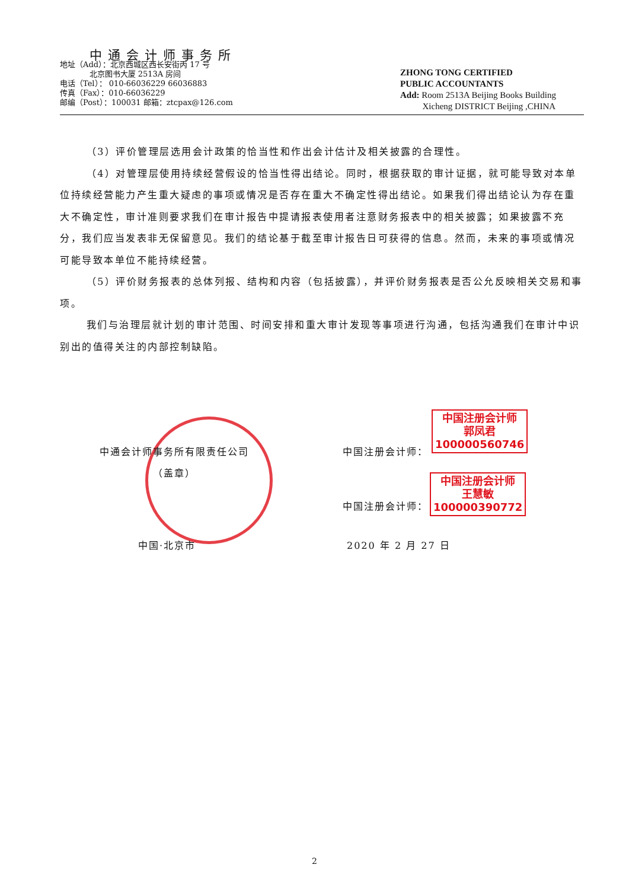中通会计师事务所
地址（Add）：北京西城区西长安街丙 17 号
北京图书大厦 2513A 房间
电话（Tel）： 010-66036229 66036883
传真（Fax）：010-66036229
邮编（Post）：100031 邮箱：ztcpax@126.com
ZHONG TONG CERTIFIED
PUBLIC ACCOUNTANTS
Add: Room 2513A Beijing Books Building
Xicheng DISTRICT Beijing ,CHINA
（3）评价管理层选用会计政策的恰当性和作出会计估计及相关披露的合理性。
（4）对管理层使用持续经营假设的恰当性得出结论。同时，根据获取的审计证据，就可能导致对本单位持续经营能力产生重大疑虑的事项或情况是否存在重大不确定性得出结论。如果我们得出结论认为存在重大不确定性，审计准则要求我们在审计报告中提请报表使用者注意财务报表中的相关披露；如果披露不充分，我们应当发表非无保留意见。我们的结论基于截至审计报告日可获得的信息。然而，未来的事项或情况可能导致本单位不能持续经营。
（5）评价财务报表的总体列报、结构和内容（包括披露），并评价财务报表是否公允反映相关交易和事项。
我们与治理层就计划的审计范围、时间安排和重大审计发现等事项进行沟通，包括沟通我们在审计中识别出的值得关注的内部控制缺陷。
中通会计师事务所有限责任公司
（盖章）
中国·北京市
中国注册会计师：
中国注册会计师：
2020 年 2 月 27 日
中国注册会计师
郭凤君
100000560746
中国注册会计师
王慧敏
100000390772
2